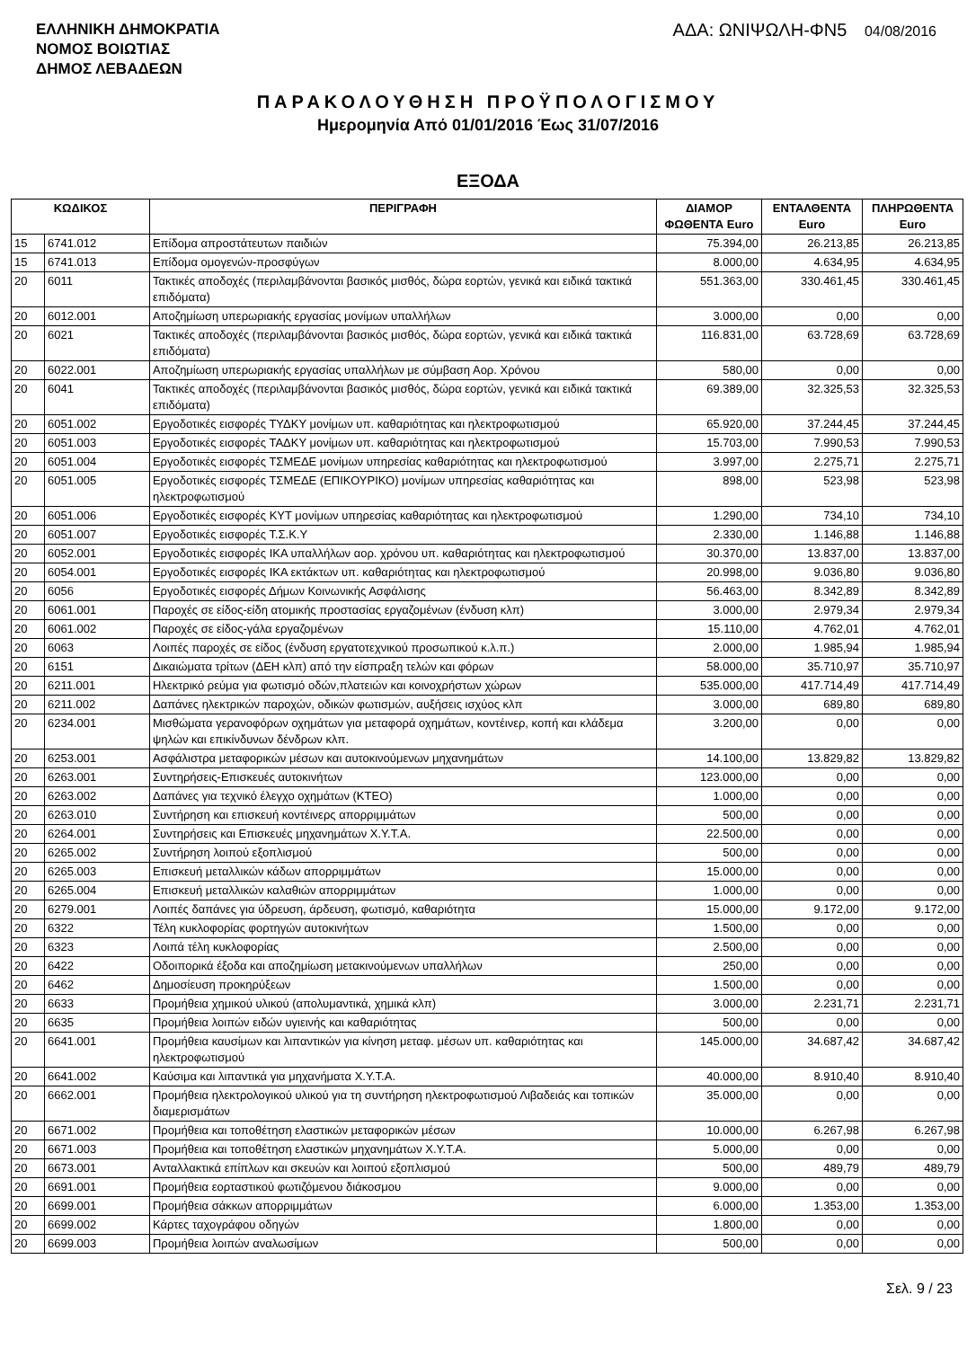ΕΛΛΗΝΙΚΗ ΔΗΜΟΚΡΑΤΙΑ
ΝΟΜΟΣ ΒΟΙΩΤΙΑΣ
ΔΗΜΟΣ ΛΕΒΑΔΕΩΝ
ΑΔΑ: ΩΝΙΨΩΛΗ-ΦΝ5 04/08/2016
ΠΑΡΑΚΟΛΟΥΘΗΣΗ ΠΡΟΫΠΟΛΟΓΙΣΜΟΥ
Ημερομηνία Από 01/01/2016 Έως 31/07/2016
ΕΞΟΔΑ
| ΚΩΔΙΚΟΣ | | ΠΕΡΙΓΡΑΦΗ | ΔΙΑΜΟΡ ΦΩΘΕΝΤΑ Euro | ΕΝΤΑΛΘΕΝΤΑ Euro | ΠΛΗΡΩΘΕΝΤΑ Euro |
| --- | --- | --- | --- | --- | --- |
| 15 | 6741.012 | Επίδομα απροστάτευτων παιδιών | 75.394,00 | 26.213,85 | 26.213,85 |
| 15 | 6741.013 | Επίδομα ομογενών-προσφύγων | 8.000,00 | 4.634,95 | 4.634,95 |
| 20 | 6011 | Τακτικές αποδοχές (περιλαμβάνονται βασικός μισθός, δώρα εορτών, γενικά και ειδικά τακτικά επιδόματα) | 551.363,00 | 330.461,45 | 330.461,45 |
| 20 | 6012.001 | Αποζημίωση υπερωριακής εργασίας μονίμων υπαλλήλων | 3.000,00 | 0,00 | 0,00 |
| 20 | 6021 | Τακτικές αποδοχές (περιλαμβάνονται βασικός μισθός, δώρα εορτών, γενικά και ειδικά τακτικά επιδόματα) | 116.831,00 | 63.728,69 | 63.728,69 |
| 20 | 6022.001 | Αποζημίωση υπερωριακής εργασίας υπαλλήλων με σύμβαση Αορ. Χρόνου | 580,00 | 0,00 | 0,00 |
| 20 | 6041 | Τακτικές αποδοχές (περιλαμβάνονται βασικός μισθός, δώρα εορτών, γενικά και ειδικά τακτικά επιδόματα) | 69.389,00 | 32.325,53 | 32.325,53 |
| 20 | 6051.002 | Εργοδοτικές εισφορές ΤΥΔΚΥ μονίμων υπ. καθαριότητας και ηλεκτροφωτισμού | 65.920,00 | 37.244,45 | 37.244,45 |
| 20 | 6051.003 | Εργοδοτικές εισφορές ΤΑΔΚΥ μονίμων υπ. καθαριότητας και ηλεκτροφωτισμού | 15.703,00 | 7.990,53 | 7.990,53 |
| 20 | 6051.004 | Εργοδοτικές εισφορές ΤΣΜΕΔΕ μονίμων υπηρεσίας καθαριότητας και ηλεκτροφωτισμού | 3.997,00 | 2.275,71 | 2.275,71 |
| 20 | 6051.005 | Εργοδοτικές εισφορές ΤΣΜΕΔΕ (ΕΠΙΚΟΥΡΙΚΟ) μονίμων υπηρεσίας καθαριότητας και ηλεκτροφωτισμού | 898,00 | 523,98 | 523,98 |
| 20 | 6051.006 | Εργοδοτικές εισφορές ΚΥΤ μονίμων υπηρεσίας καθαριότητας και ηλεκτροφωτισμού | 1.290,00 | 734,10 | 734,10 |
| 20 | 6051.007 | Εργοδοτικές εισφορές Τ.Σ.Κ.Υ | 2.330,00 | 1.146,88 | 1.146,88 |
| 20 | 6052.001 | Εργοδοτικές εισφορές ΙΚΑ υπαλλήλων αορ. χρόνου υπ. καθαριότητας και ηλεκτροφωτισμού | 30.370,00 | 13.837,00 | 13.837,00 |
| 20 | 6054.001 | Εργοδοτικές εισφορές ΙΚΑ εκτάκτων υπ. καθαριότητας και ηλεκτροφωτισμού | 20.998,00 | 9.036,80 | 9.036,80 |
| 20 | 6056 | Εργοδοτικές εισφορές Δήμων Κοινωνικής Ασφάλισης | 56.463,00 | 8.342,89 | 8.342,89 |
| 20 | 6061.001 | Παροχές σε είδος-είδη ατομικής προστασίας εργαζομένων (ένδυση κλπ) | 3.000,00 | 2.979,34 | 2.979,34 |
| 20 | 6061.002 | Παροχές σε είδος-γάλα εργαζομένων | 15.110,00 | 4.762,01 | 4.762,01 |
| 20 | 6063 | Λοιπές παροχές σε είδος (ένδυση εργατοτεχνικού προσωπικού κ.λ.π.) | 2.000,00 | 1.985,94 | 1.985,94 |
| 20 | 6151 | Δικαιώματα τρίτων (ΔΕΗ κλπ) από την είσπραξη τελών και φόρων | 58.000,00 | 35.710,97 | 35.710,97 |
| 20 | 6211.001 | Ηλεκτρικό ρεύμα για φωτισμό οδών,πλατειών και κοινοχρήστων χώρων | 535.000,00 | 417.714,49 | 417.714,49 |
| 20 | 6211.002 | Δαπάνες ηλεκτρικών παροχών, οδικών φωτισμών, αυξήσεις ισχύος κλπ | 3.000,00 | 689,80 | 689,80 |
| 20 | 6234.001 | Μισθώματα γερανοφόρων οχημάτων για μεταφορά οχημάτων, κοντέινερ, κοπή και κλάδεμα ψηλών και επικίνδυνων δένδρων κλπ. | 3.200,00 | 0,00 | 0,00 |
| 20 | 6253.001 | Ασφάλιστρα μεταφορικών μέσων και αυτοκινούμενων μηχανημάτων | 14.100,00 | 13.829,82 | 13.829,82 |
| 20 | 6263.001 | Συντηρήσεις-Επισκευές αυτοκινήτων | 123.000,00 | 0,00 | 0,00 |
| 20 | 6263.002 | Δαπάνες για τεχνικό έλεγχο οχημάτων (ΚΤΕΟ) | 1.000,00 | 0,00 | 0,00 |
| 20 | 6263.010 | Συντήρηση και επισκευή κοντέινερς απορριμμάτων | 500,00 | 0,00 | 0,00 |
| 20 | 6264.001 | Συντηρήσεις και Επισκευές μηχανημάτων Χ.Υ.Τ.Α. | 22.500,00 | 0,00 | 0,00 |
| 20 | 6265.002 | Συντήρηση λοιπού εξοπλισμού | 500,00 | 0,00 | 0,00 |
| 20 | 6265.003 | Επισκευή μεταλλικών κάδων απορριμμάτων | 15.000,00 | 0,00 | 0,00 |
| 20 | 6265.004 | Επισκευή μεταλλικών καλαθιών απορριμμάτων | 1.000,00 | 0,00 | 0,00 |
| 20 | 6279.001 | Λοιπές δαπάνες για ύδρευση, άρδευση, φωτισμό, καθαριότητα | 15.000,00 | 9.172,00 | 9.172,00 |
| 20 | 6322 | Τέλη κυκλοφορίας φορτηγών αυτοκινήτων | 1.500,00 | 0,00 | 0,00 |
| 20 | 6323 | Λοιπά τέλη κυκλοφορίας | 2.500,00 | 0,00 | 0,00 |
| 20 | 6422 | Οδοιπορικά έξοδα και αποζημίωση μετακινούμενων υπαλλήλων | 250,00 | 0,00 | 0,00 |
| 20 | 6462 | Δημοσίευση προκηρύξεων | 1.500,00 | 0,00 | 0,00 |
| 20 | 6633 | Προμήθεια χημικού υλικού (απολυμαντικά, χημικά κλπ) | 3.000,00 | 2.231,71 | 2.231,71 |
| 20 | 6635 | Προμήθεια λοιπών ειδών υγιεινής και καθαριότητας | 500,00 | 0,00 | 0,00 |
| 20 | 6641.001 | Προμήθεια καυσίμων και λιπαντικών για κίνηση μεταφ. μέσων υπ. καθαριότητας και ηλεκτροφωτισμού | 145.000,00 | 34.687,42 | 34.687,42 |
| 20 | 6641.002 | Καύσιμα και λιπαντικά για μηχανήματα Χ.Υ.Τ.Α. | 40.000,00 | 8.910,40 | 8.910,40 |
| 20 | 6662.001 | Προμήθεια ηλεκτρολογικού υλικού για τη συντήρηση ηλεκτροφωτισμού Λιβαδειάς και τοπικών διαμερισμάτων | 35.000,00 | 0,00 | 0,00 |
| 20 | 6671.002 | Προμήθεια και τοποθέτηση ελαστικών μεταφορικών μέσων | 10.000,00 | 6.267,98 | 6.267,98 |
| 20 | 6671.003 | Προμήθεια και τοποθέτηση ελαστικών μηχανημάτων Χ.Υ.Τ.Α. | 5.000,00 | 0,00 | 0,00 |
| 20 | 6673.001 | Ανταλλακτικά επίπλων και σκευών και λοιπού εξοπλισμού | 500,00 | 489,79 | 489,79 |
| 20 | 6691.001 | Προμήθεια εορταστικού φωτιζόμενου διάκοσμου | 9.000,00 | 0,00 | 0,00 |
| 20 | 6699.001 | Προμήθεια σάκκων απορριμμάτων | 6.000,00 | 1.353,00 | 1.353,00 |
| 20 | 6699.002 | Κάρτες ταχογράφου οδηγών | 1.800,00 | 0,00 | 0,00 |
| 20 | 6699.003 | Προμήθεια λοιπών αναλωσίμων | 500,00 | 0,00 | 0,00 |
Σελ. 9 / 23